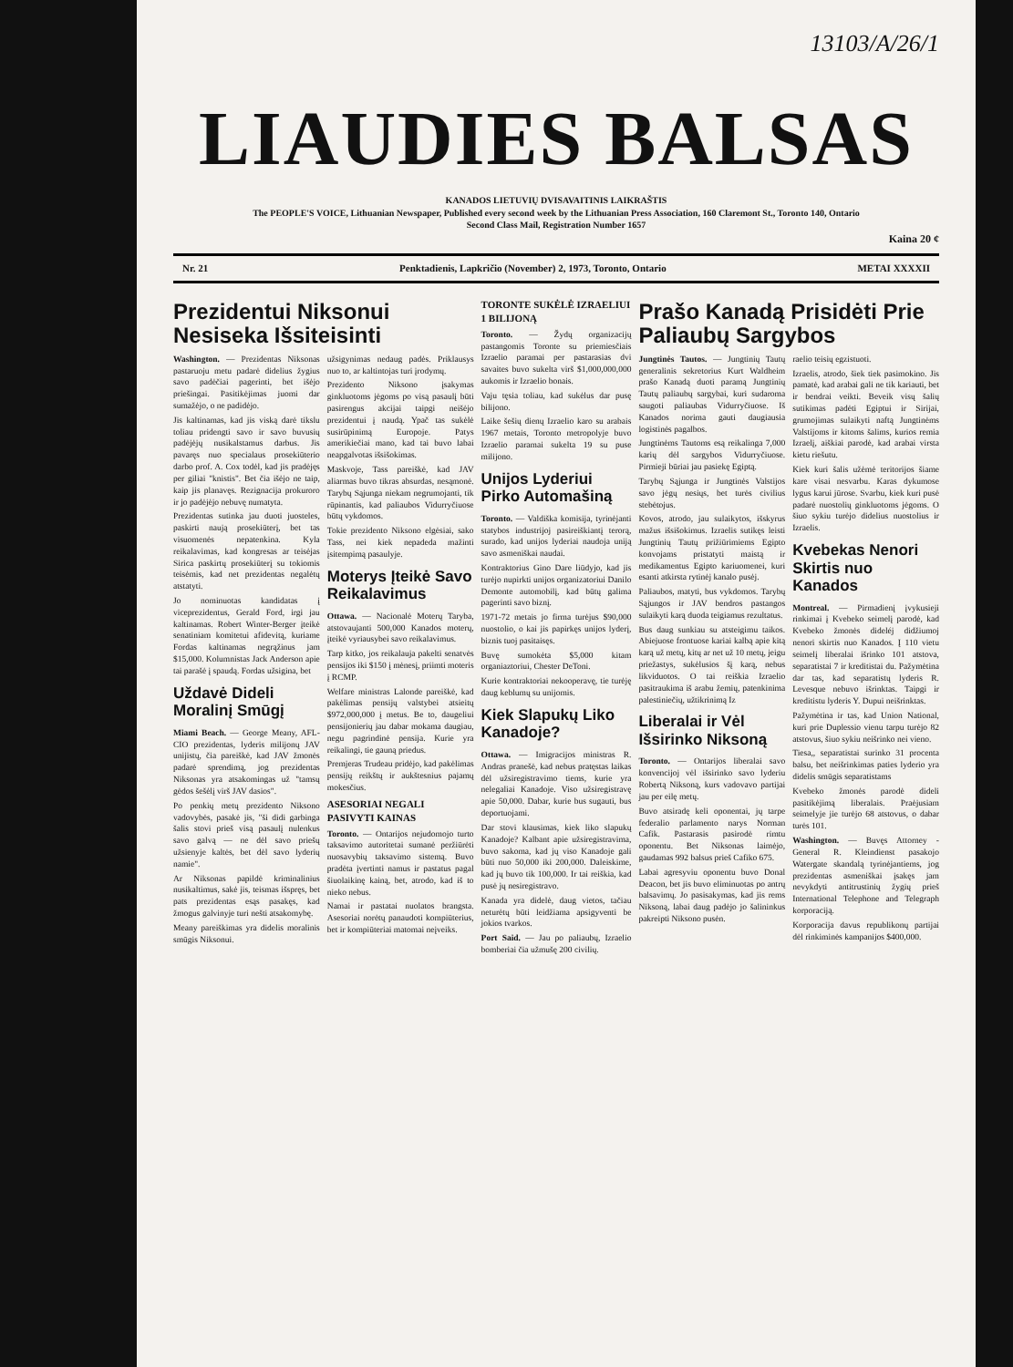13103/A/26/1
LIAUDIES BALSAS
KANADOS LIETUVIŲ DVISAVAITINIS LAIKRAŠTIS
The PEOPLE'S VOICE, Lithuanian Newspaper, Published every second week by the Lithuanian Press Association, 160 Claremont St., Toronto 140, Ontario
Second Class Mail, Registration Number 1657
Kaina 20 ¢
Nr. 21 Penktadienis, Lapkričio (November) 2, 1973, Toronto, Ontario METAI XXXXII
Prezidentui Niksonui Nesiseka Išsiteisinti
Washington. — Prezidentas Niksonas pastaruoju metu padarė didelius žygius savo padėčiai pagerinti, bet išėjo priešingai. Pasitikėjimas juomi dar sumažėjo, o ne padidėjo.
Jis kaltinamas, kad jis viską darė tikslu toliau pridengti savo ir savo buvusių padėjėjų nusikalstamus darbus. Jis pavaręs nuo specialaus prosekiūterio darbo prof. A. Cox todėl, kad jis pradėjęs per giliai "knistis". Bet čia išėjo ne taip, kaip jis planavęs. Rezignacija prokuroro ir jo padėjėjo nebuvę numatyta.
Prezidentas sutinka jau duoti juosteles, paskirti naują prosekiūterį, bet tas visuomenės nepatenkina. Kyla reikalavimas, kad kongresas ar teisėjas Sirica paskirtų prosekiūterį su tokiomis teisėmis, kad net prezidentas negalėtų atstatyti.
Jo nominuotas kandidatas į viceprezidentus, Gerald Ford, irgi jau kaltinamas. Robert Winter-Berger įteikė senatiniam komitetui afidevitą, kuriame Fordas kaltinamas negrąžinus jam $15,000. Kolumnistas Jack Anderson apie tai parašė į spaudą. Fordas užsigina, bet
Uždavė Dideli Moralinį Smūgį
Miami Beach. — George Meany, AFL-CIO prezidentas, lyderis milijonų JAV unijistų, čia pareiškė, kad JAV žmonės padarė sprendimą, jog prezidentas Niksonas yra atsakomingas už "tamsų gėdos šešėlį virš JAV dasios".
Po penkių metų prezidento Niksono vadovybės, pasakė jis, "ši didi garbinga šalis stovi prieš visą pasaulį nulenkus savo galvą — ne dėl savo priešų užsienyje kaltės, bet dėl savo lyderių namie".
Ar Niksonas papildė kriminalinius nusikaltimus, sakė jis, teismas išspręs, bet pats prezidentas esąs pasakęs, kad žmogus galvinyje turi nešti atsakomybę.
Meany pareiškimas yra didelis moralinis smūgis Niksonui.
užsigynimas nedaug padės. Priklausys nuo to, ar kaltintojas turi įrodymų.
Prezidento Niksono įsakymas ginkluotoms jėgoms po visą pasaulį būti pasirengus akcijai taipgi neišėjo prezidentui į naudą. Ypač tas sukėlė susirūpinimą Europoje. Patys amerikiečiai mano, kad tai buvo labai neapgalvotas išsišokimas.
Maskvoje, Tass pareiškė, kad JAV aliarmas buvo tikras absurdas, nesąmonė. Tarybų Sąjunga niekam negrumojanti, tik rūpinantis, kad paliaubos Vidurryčiuose būtų vykdomos.
Tokie prezidento Niksono elgėsiai, sako Tass, nei kiek nepadeda mažinti įsitempimą pasaulyje.
Moterys Įteikė Savo Reikalavimus
Ottawa. — Nacionalė Moterų Taryba, atstovaujanti 500,000 Kanados moterų, įteikė vyriausybei savo reikalavimus.
Tarp kitko, jos reikalauja pakelti senatvės pensijos iki $150 į mėnesį, priimti moteris į RCMP.
Welfare ministras Lalonde pareiškė, kad pakėlimas pensijų valstybei atsieitų $972,000,000 į metus. Be to, daugeliui pensijonierių jau dabar mokama daugiau, negu pagrindinė pensija. Kurie yra reikalingi, tie gauną priedus.
Premjeras Trudeau pridėjo, kad pakėlimas pensijų reikštų ir aukštesnius pajamų mokesčius.
ASESORIAI NEGALI PASIVYTI KAINAS
Toronto. — Ontarijos nejudomojo turto taksavimo autoritetai sumanė peržiūrėti nuosavybių taksavimo sistemą. Buvo pradėta įvertinti namus ir pastatus pagal šiuolaikinę kainą, bet, atrodo, kad iš to nieko nebus.
Namai ir pastatai nuolatos brangsta. Asesoriai norėtų panaudoti kompiūterius, bet ir kompiūteriai matomai neįveiks.
TORONTE SUKĖLĖ IZRAELIUI 1 BILIJONĄ
Toronto. — Žydų organizacijų pastangomis Toronte su priemiesčiais Izraelio paramai per pastarasias dvi savaites buvo sukelta virš $1,000,000,000 aukomis ir Izraelio bonais.
Vaju tęsia toliau, kad sukėlus dar pusę bilijono.
Laike šešių dienų Izraelio karo su arabais 1967 metais, Toronto metropolyje buvo Izraelio paramai sukelta 19 su puse milijono.
Unijos Lyderiui Pirko Automašiną
Toronto. — Valdiška komisija, tyrinėjanti statybos industrijoj pasireiškiantį terorą, surado, kad unijos lyderiai naudoja uniją savo asmeniškai naudai.
Kontraktorius Gino Dare liūdyjo, kad jis turėjo nupirkti unijos organizatoriui Danilo Demonte automobilį, kad būtų galima pagerinti savo biznį.
1971-72 metais jo firma turėjus $90,000 nuostolio, o kai jis papirkęs unijos lyderį, biznis tuoj pasitaisęs.
Buvę sumokėta $5,000 kitam organiaztoriui, Chester DeToni.
Kurie kontraktoriai nekooperavę, tie turėję daug keblumų su unijomis.
Kiek Slapukų Liko Kanadoje?
Ottawa. — Imigracijos ministras R. Andras pranešė, kad nebus pratęstas laikas dėl užsiregistravimo tiems, kurie yra nelegaliai Kanadoje. Viso užsiregistravę apie 50,000. Dabar, kurie bus sugauti, bus deportuojami.
Dar stovi klausimas, kiek liko slapukų Kanadoje? Kalbant apie užsiregistravima, buvo sakoma, kad jų viso Kanadoje gali būti nuo 50,000 iki 200,000. Daleiskime, kad jų buvo tik 100,000. Ir tai reiškia, kad pusė jų nesiregistravo.
Kanada yra didelė, daug vietos, tačiau neturėtų būti leidžiama apsigyventi be jokios tvarkos.
Port Said. — Jau po paliaubų, Izraelio bomberiai čia užmušę 200 civilių.
Prašo Kanadą Prisidėti Prie Paliaubų Sargybos
Jungtinės Tautos. — Jungtinių Tautų generalinis sekretorius Kurt Waldheim prašo Kanadą duoti paramą Jungtinių Tautų paliaubų sargybai, kuri sudaroma saugoti paliaubas Vidurryčiuose. Iš Kanados norima gauti daugiausia logistinės pagalbos.
Jungtinėms Tautoms esą reikalinga 7,000 karių dėl sargybos Vidurryčiuose. Pirmieji būriai jau pasiekę Egiptą.
Tarybų Sąjunga ir Jungtinės Valstijos savo jėgų nesiųs, bet turės civilius stebėtojus.
Kovos, atrodo, jau sulaikytos, išskyrus mažus išsišokimus. Izraelis sutikęs leisti Jungtinių Tautų prižiūrimiems Egipto konvojams pristatyti maistą ir medikamentus Egipto kariuomenei, kuri esanti atkirsta rytinėj kanalo pusėj.
Paliaubos, matyti, bus vykdomos. Tarybų Sąjungos ir JAV bendros pastangos sulaikyti karą duoda teigiamus rezultatus.
Bus daug sunkiau su atsteigimu taikos. Abiejuose frontuose kariai kalbą apie kitą karą už metų, kitų ar net už 10 metų, jeigu priežastys, sukėlusios šį karą, nebus likviduotos. O tai reiškia Izraelio pasitraukima iš arabu žemių, patenkinima palestiniečių, užtikrinimą Iz
Liberalai ir Vėl Išsirinko Niksoną
Toronto. — Ontarijos liberalai savo konvencijoj vėl išsirinko savo lyderiu Robertą Niksoną, kurs vadovavo partijai jau per eilę metų.
Buvo atsiradę keli oponentai, jų tarpe federalio parlamento narys Norman Cafik. Pastarasis pasirodė rimtu oponentu. Bet Niksonas laimėjo, gaudamas 992 balsus prieš Cafiko 675.
Labai agresyviu oponentu buvo Donal Deacon, bet jis buvo eliminuotas po antrų balsavimų. Jo pasisakymas, kad jis rems Niksoną, labai daug padėjo jo šalininkus pakreipti Niksono pusėn.
raelio teisių egzistuoti.
Izraelis, atrodo, šiek tiek pasimokino. Jis pamatė, kad arabai gali ne tik kariauti, bet ir bendrai veikti. Beveik visų šalių sutikimas padėti Egiptui ir Sirijai, grumojimas sulaikyti naftą Jungtinėms Valstijoms ir kitoms šalims, kurios remia Izraelį, aiškiai parodė, kad arabai virsta kietu riešutu.
Kiek kuri šalis užėmė teritorijos šiame kare visai nesvarbu. Karas dykumose lygus karui jūrose. Svarbu, kiek kuri pusė padarė nuostolių ginkluotoms jėgoms. O šiuo sykiu turėjo didelius nuostolius ir Izraelis.
Kvebekas Nenori Skirtis nuo Kanados
Montreal. — Pirmadienį įvykusieji rinkimai į Kvebeko seimelį parodė, kad Kvebeko žmonės dideléj didžiumoj nenori skirtis nuo Kanados. Į 110 vietu seimelį liberalai išrinko 101 atstova, separatistai 7 ir kreditistai du. Pažymėtina dar tas, kad separatistų lyderis R. Levesque nebuvo išrinktas. Taipgi ir kreditistu lyderis Y. Dupui neišrinktas.
Pažymėtina ir tas, kad Union National, kuri prie Duplessio vienu tarpu turėjo 82 atstovus, šiuo sykiu neišrinko nei vieno.
Tiesa,, separatistai surinko 31 procenta balsu, bet neišrinkimas paties lyderio yra didelis smūgis separatistams
Kvebeko žmonės parodė dideli pasitikėjimą liberalais. Praėjusiam seimelyje jie turėjo 68 atstovus, o dabar turės 101.
Washington. — Buvęs Attorney - General R. Kleindienst pasakojo Watergate skandalą tyrinėjantiems, jog prezidentas asmeniškai įsakęs jam nevykdyti antitrustinių žygių prieš International Telephone and Telegraph korporaciją.
Korporacija davus republikonų partijai dėl rinkiminės kampanijos $400,000.